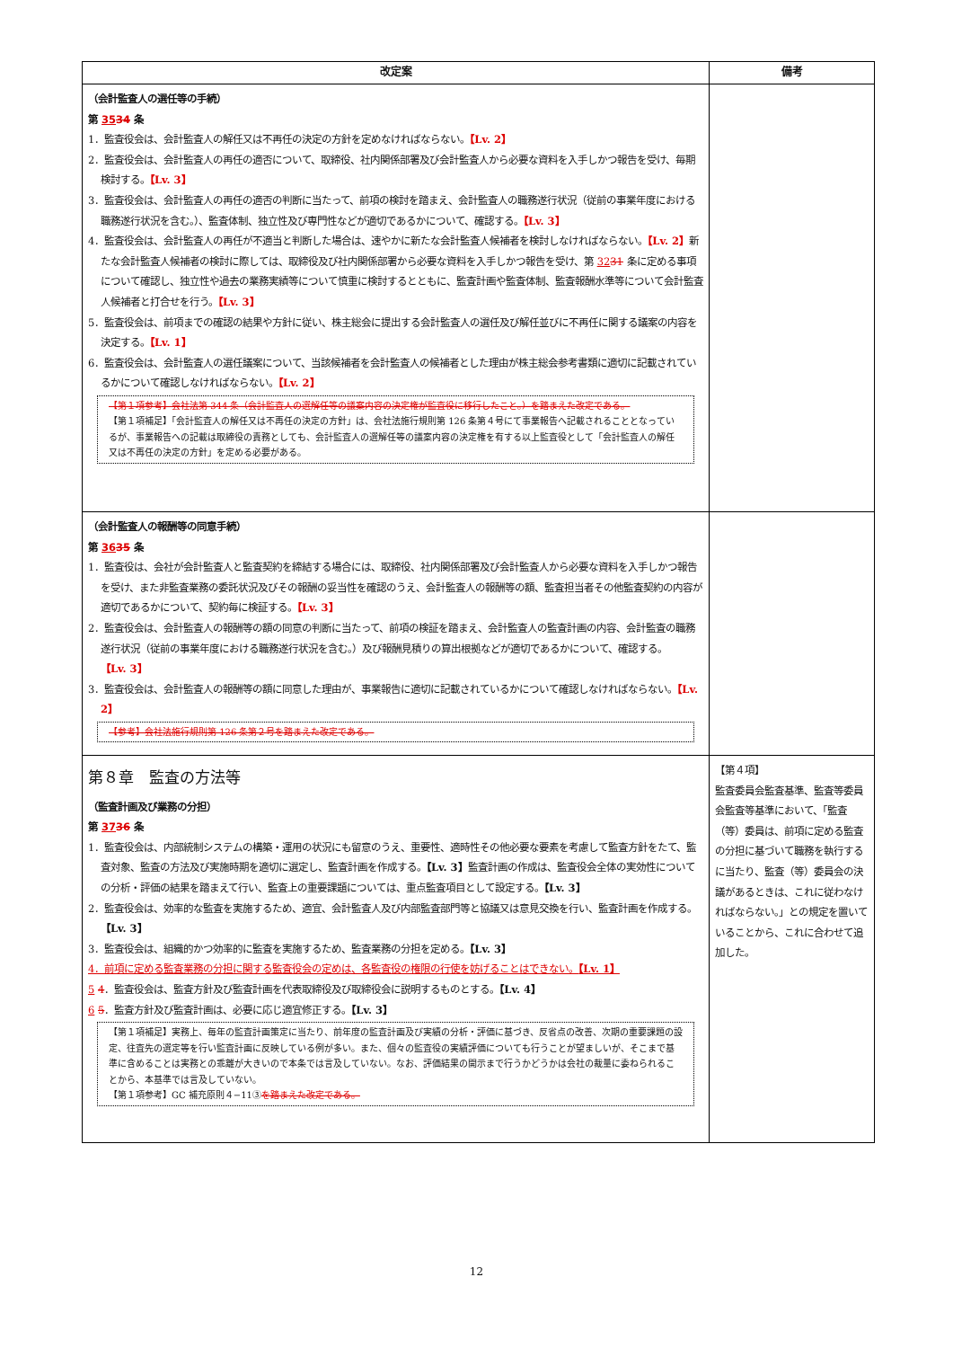| 改定案 | 備考 |
| --- | --- |
| （会計監査人の選任等の手続） 第 35 34 条 1．監査役会は、会計監査人の解任又は不再任の決定の方針を定めなければならない。 【Lv. 2】 2．監査役会は、会計監査人の再任の適否について、取締役、社内関係部署及び会計監査人から必要な資料を入手しかつ報告を受け、毎期検討する。 【Lv. 3】 3．監査役会は、会計監査人の再任の適否の判断に当たって、前項の検討を踏まえ、会計監査人の職務遂行状況（従前の事業年度における職務遂行状況を含む。）、監査体制、独立性及び専門性などが適切であるかについて、確認する。 【Lv. 3】 4．監査役会は、会計監査人の再任が不適当と判断した場合は、速やかに新たな会計監査人候補者を検討しなければならない。 【Lv. 2】 新たな会計監査人候補者の検討に際しては、取締役及び社内関係部署から必要な資料を入手しかつ報告を受け、第 32 31 条に定める事項について確認し、独立性や過去の業務実績等について慎重に検討するとともに、監査計画や監査体制、監査報酬水準等について会計監査人候補者と打合せを行う。 【Lv. 3】 5．監査役会は、前項までの確認の結果や方針に従い、株主総会に提出する会計監査人の選任及び解任並びに不再任に関する議案の内容を決定する。 【Lv. 1】 6．監査役会は、会計監査人の選任議案について、当該候補者を会計監査人の候補者とした理由が株主総会参考書類に適切に記載されているかについて確認しなければならない。 【Lv. 2】 【第１項参考】会社法第 344 条（会計監査人の選解任等の議案内容の決定権が監査役に移行したこと。）を踏まえた改定である。 【第１項補足】「会計監査人の解任又は不再任の決定の方針」は、会社法施行規則第 126 条第４号にて事業報告へ記載されることとなっているが、事業報告への記載は取締役の責務としても、会計監査人の選解任等の議案内容の決定権を有する以上監査役として「会計監査人の解任又は不再任の決定の方針」を定める必要がある。 | |
| （会計監査人の報酬等の同意手続） 第 36 35 条 1．監査役は、会社が会計監査人と監査契約を締結する場合には、取締役、社内関係部署及び会計監査人から必要な資料を入手しかつ報告を受け、また非監査業務の委託状況及びその報酬の妥当性を確認のうえ、会計監査人の報酬等の額、監査担当者その他監査契約の内容が適切であるかについて、契約毎に検証する。 【Lv. 3】 2．監査役会は、会計監査人の報酬等の額の同意の判断に当たって、前項の検証を踏まえ、会計監査人の監査計画の内容、会計監査の職務遂行状況（従前の事業年度における職務遂行状況を含む。）及び報酬見積りの算出根拠などが適切であるかについて、確認する。 【Lv. 3】 3．監査役会は、会計監査人の報酬等の額に同意した理由が、事業報告に適切に記載されているかについて確認しなければならない。 【Lv. 2】 【参考】会社法施行規則第 126 条第２号を踏まえた改定である。 | |
| 第８章 監査の方法等 （監査計画及び業務の分担） 第 37 36 条 1．監査役会は、内部統制システムの構築・運用の状況にも留意のうえ、重要性、適時性その他必要な要素を考慮して監査方針をたて、監査対象、監査の方法及び実施時期を適切に選定し、監査計画を作成する。 【Lv. 3】 監査計画の作成は、監査役会全体の実効性についての分析・評価の結果を踏まえて行い、監査上の重要課題については、重点監査項目として設定する。 【Lv. 3】 2．監査役会は、効率的な監査を実施するため、適宜、会計監査人及び内部監査部門等と協議又は意見交換を行い、監査計画を作成する。 【Lv. 3】 3．監査役会は、組織的かつ効率的に監査を実施するため、監査業務の分担を定める。 【Lv. 3】 4．前項に定める監査業務の分担に関する監査役会の定めは、各監査役の権限の行使を妨げることはできない。 【Lv. 1】 5 4 ．監査役会は、監査方針及び監査計画を代表取締役及び取締役会に説明するものとする。 【Lv. 4】 6 5 ．監査方針及び監査計画は、必要に応じ適宜修正する。 【Lv. 3】 【第１項補足】実務上、毎年の監査計画策定に当たり、前年度の監査計画及び実績の分析・評価に基づき、反省点の改善、次期の重要課題の設定、往査先の選定等を行い監査計画に反映している例が多い。また、個々の監査役の実績評価についても行うことが望ましいが、そこまで基準に含めることは実務との乖離が大きいので本条では言及していない。なお、評価結果の開示まで行うかどうかは会社の裁量に委ねられることから、本基準では言及していない。 【第１項参考】GC 補充原則４−11③ を踏まえた改定である。 | 【第４項】 監査委員会監査基準、監査等委員会監査等基準において、「監査（等）委員は、前項に定める監査の分担に基づいて職務を執行するに当たり、監査（等）委員会の決議があるときは、これに従わなければならない。」との規定を置いていることから、これに合わせて追加した。 |
12